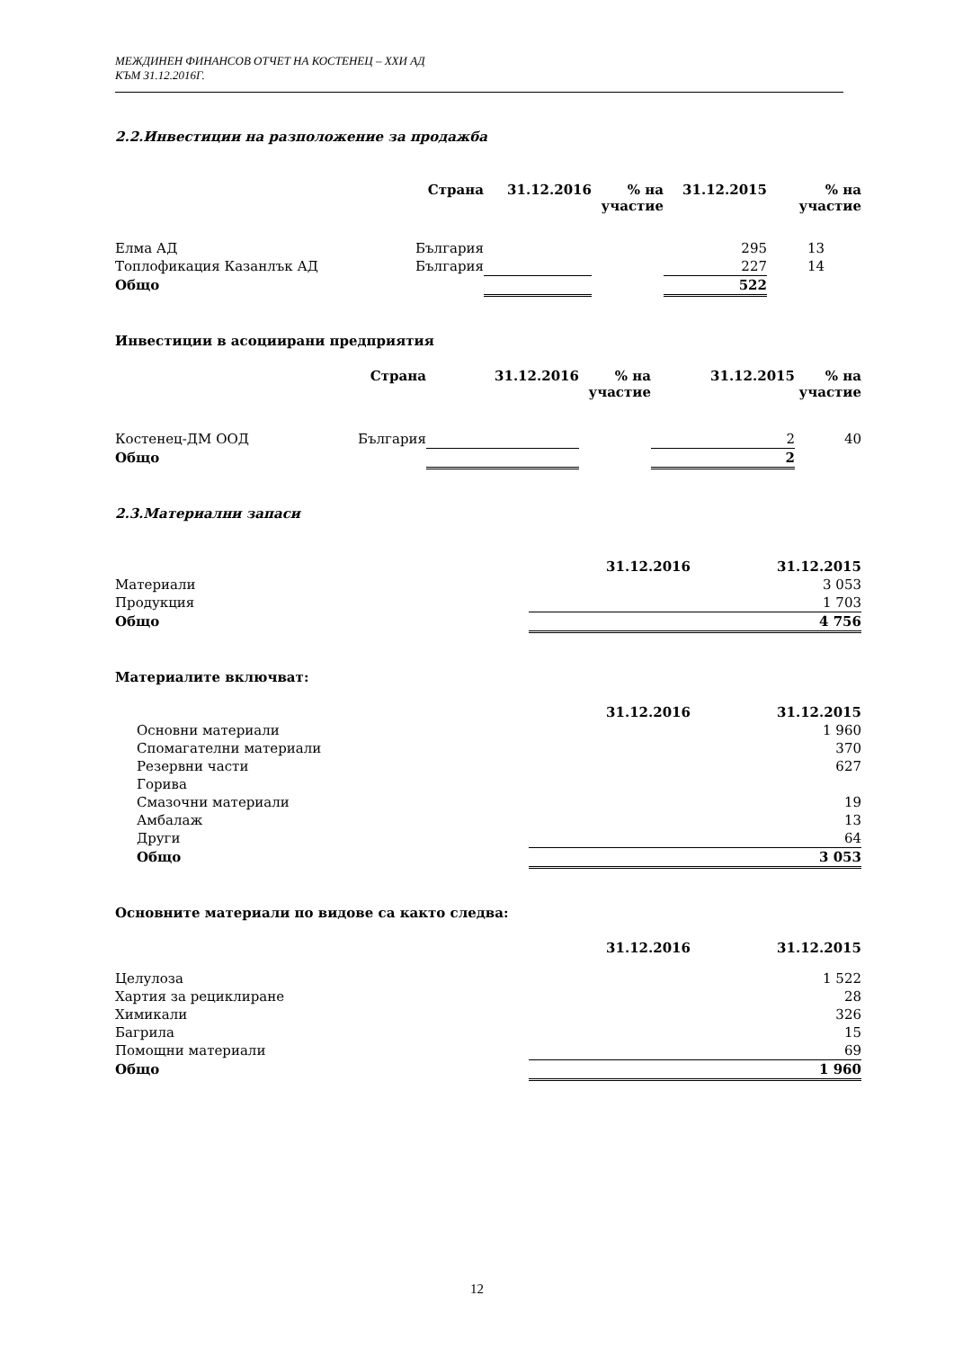МЕЖДИНЕН ФИНАНСОВ ОТЧЕТ НА КОСТЕНЕЦ – ХХИ АД
КЪМ 31.12.2016Г.
2.2.Инвестиции на разположение за продажба
| | Страна | 31.12.2016 | % на участие | 31.12.2015 | % на участие |
| --- | --- | --- | --- | --- | --- |
| Елма АД | България | | | 295 | 13 |
| Топлофикация Казанлък АД | България | | | 227 | 14 |
| Общо | | | | 522 | |
Инвестиции в асоциирани предприятия
| | Страна | 31.12.2016 | % на участие | 31.12.2015 | % на участие |
| --- | --- | --- | --- | --- | --- |
| Костенец-ДМ ООД | България | | | 2 | 40 |
| Общо | | | | 2 | |
2.3.Материални запаси
| | 31.12.2016 | 31.12.2015 |
| --- | --- | --- |
| Материали | | 3 053 |
| Продукция | | 1 703 |
| Общо | | 4 756 |
Материалите включват:
| | 31.12.2016 | 31.12.2015 |
| --- | --- | --- |
| Основни материали | | 1 960 |
| Спомагателни материали | | 370 |
| Резервни части | | 627 |
| Горива | | |
| Смазочни материали | | 19 |
| Амбалаж | | 13 |
| Други | | 64 |
| Общо | | 3 053 |
Основните материали по видове са както следва:
| | 31.12.2016 | 31.12.2015 |
| --- | --- | --- |
| Целулоза | | 1 522 |
| Хартия за рециклиране | | 28 |
| Химикали | | 326 |
| Багрила | | 15 |
| Помощни материали | | 69 |
| Общо | | 1 960 |
12